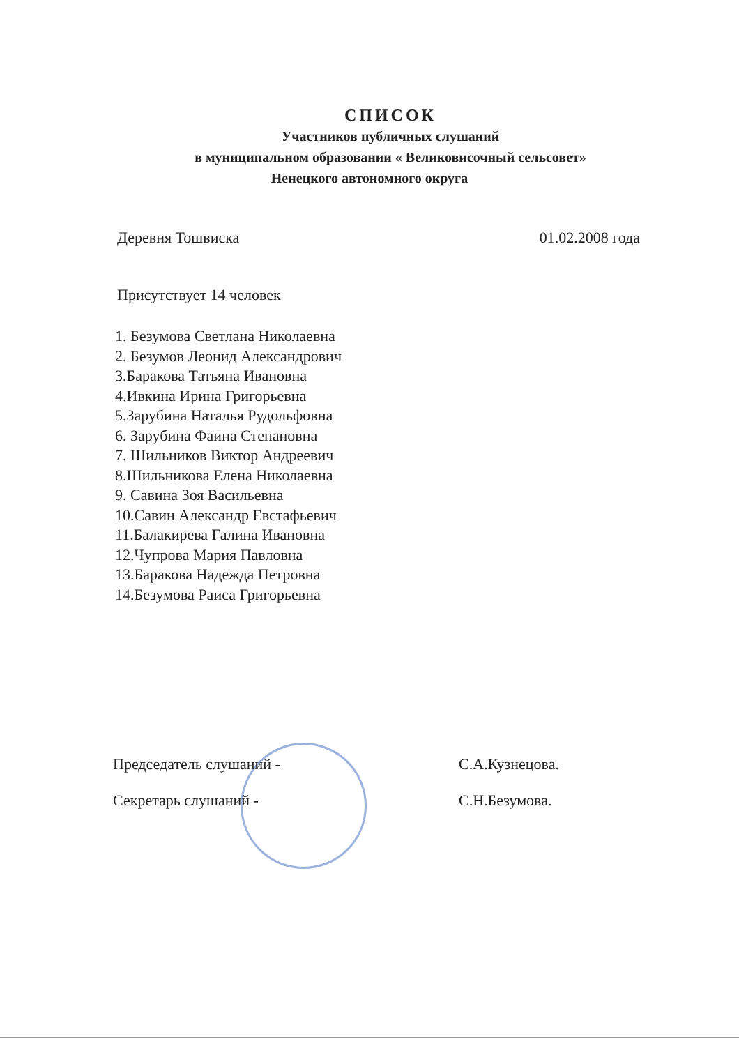СПИСОК
Участников публичных слушаний
в муниципальном образовании « Великовисочный сельсовет»
Ненецкого автономного округа
Деревня Тошвиска 01.02.2008 года
Присутствует 14 человек
1. Безумова Светлана Николаевна
2. Безумов Леонид Александрович
3.Баракова Татьяна Ивановна
4.Ивкина Ирина Григорьевна
5.Зарубина Наталья Рудольфовна
6. Зарубина Фаина Степановна
7. Шильников Виктор Андреевич
8.Шильникова Елена Николаевна
9. Савина Зоя Васильевна
10.Савин Александр Евстафьевич
11.Балакирева Галина Ивановна
12.Чупрова Мария Павловна
13.Баракова Надежда Петровна
14.Безумова Раиса Григорьевна
Председатель слушаний - С.А.Кузнецова.
Секретарь слушаний - С.Н.Безумова.